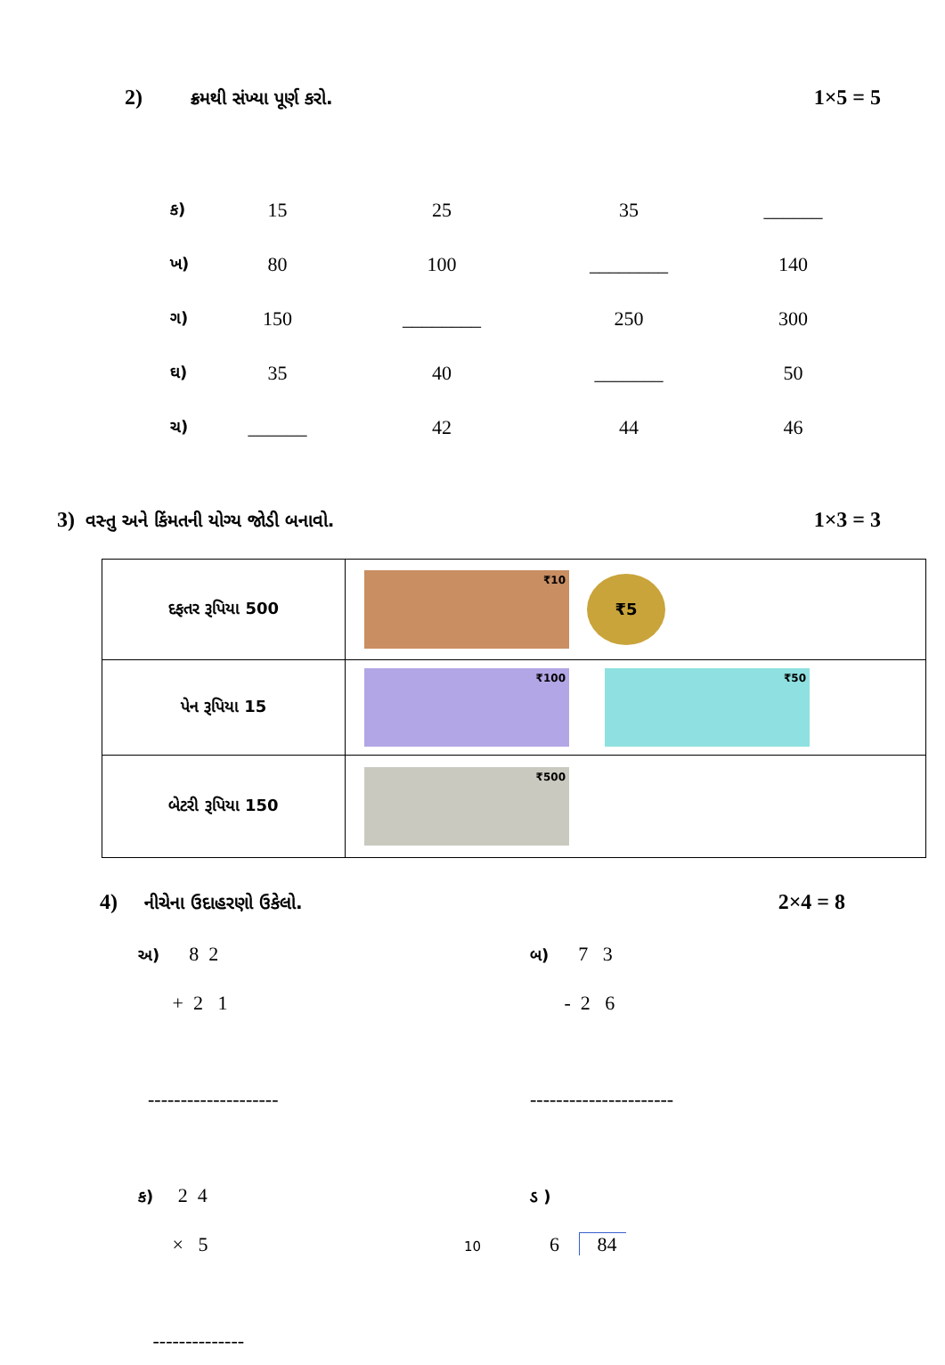2) ક્રમથી સંખ્યા પૂર્ણ કરો. 1×5 = 5
| ક) | 15 | 25 | 35 | ______ |
| ખ) | 80 | 100 | ________ | 140 |
| ગ) | 150 | ________ | 250 | 300 |
| ઘ) | 35 | 40 | _______ | 50 |
| ચ) | ______ | 42 | 44 | 46 |
3) વસ્તુ અને કિંમતની યોગ્ય જોડી બનાવો. 1×3 = 3
| દફતર રૂપિયા 500 | ₹10 ₹5 |
| પેન રૂપિયા 15 | ₹100 ₹50 |
| બેટરી રૂપિયા 150 | ₹500 |
4) નીચેના ઉદાહરણો ઉકેલો. 2×4 = 8
અ) 8 2
+ 2 1
--------------------
ક) 2 4
× 5
--------------
બ) 7 3
- 2 6
----------------------
ડ )
6 84
10